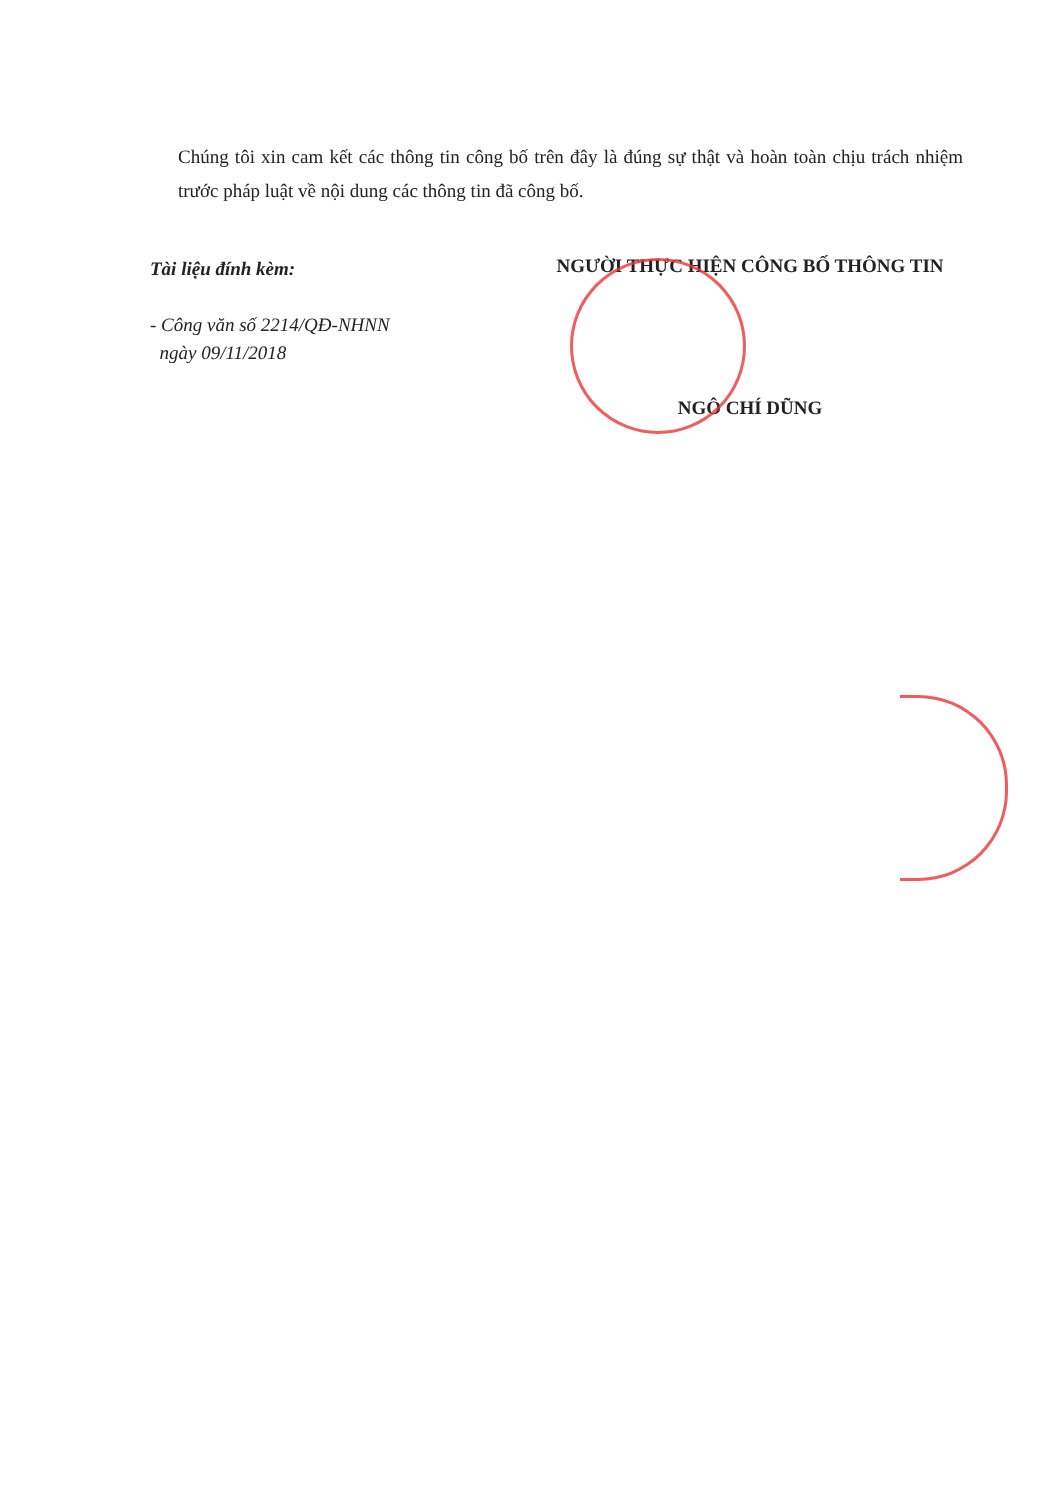Chúng tôi xin cam kết các thông tin công bố trên đây là đúng sự thật và hoàn toàn chịu trách nhiệm trước pháp luật về nội dung các thông tin đã công bố.
Tài liệu đính kèm:
- Công văn số 2214/QĐ-NHNN
ngày 09/11/2018
NGƯỜI THỰC HIỆN CÔNG BỐ THÔNG TIN
NGÔ CHÍ DŨNG